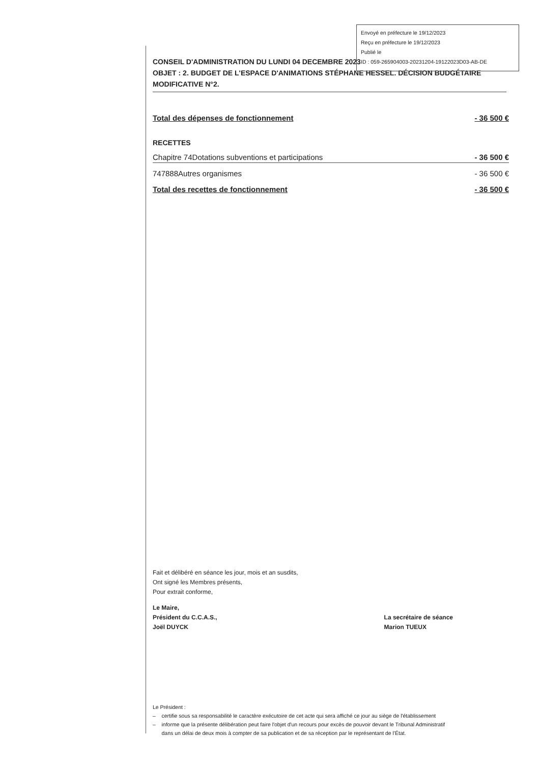Envoyé en préfecture le 19/12/2023
Reçu en préfecture le 19/12/2023
Publié le
ID : 059-265904003-20231204-19122023D03-AB-DE
CONSEIL D'ADMINISTRATION DU LUNDI 04 DECEMBRE 2023
OBJET : 2. BUDGET DE L'ESPACE D'ANIMATIONS STÉPHANE HESSEL. DÉCISION BUDGÉTAIRE MODIFICATIVE N°2.
Total des dépenses de fonctionnement - 36 500 €
RECETTES
Chapitre 74Dotations subventions et participations - 36 500 €
747888Autres organismes - 36 500 €
Total des recettes de fonctionnement - 36 500 €
Fait et délibéré en séance les jour, mois et an susdits,
Ont signé les Membres présents,
Pour extrait conforme,
Le Maire,
Président du C.C.A.S.,
Joël DUYCK
La secrétaire de séance
Marion TUEUX
Le Président :
– certifie sous sa responsabilité le caractère exécutoire de cet acte qui sera affiché ce jour au siège de l'établissement
– informe que la présente délibération peut faire l'objet d'un recours pour excès de pouvoir devant le Tribunal Administratif
dans un délai de deux mois à compter de sa publication et de sa réception par le représentant de l'État.